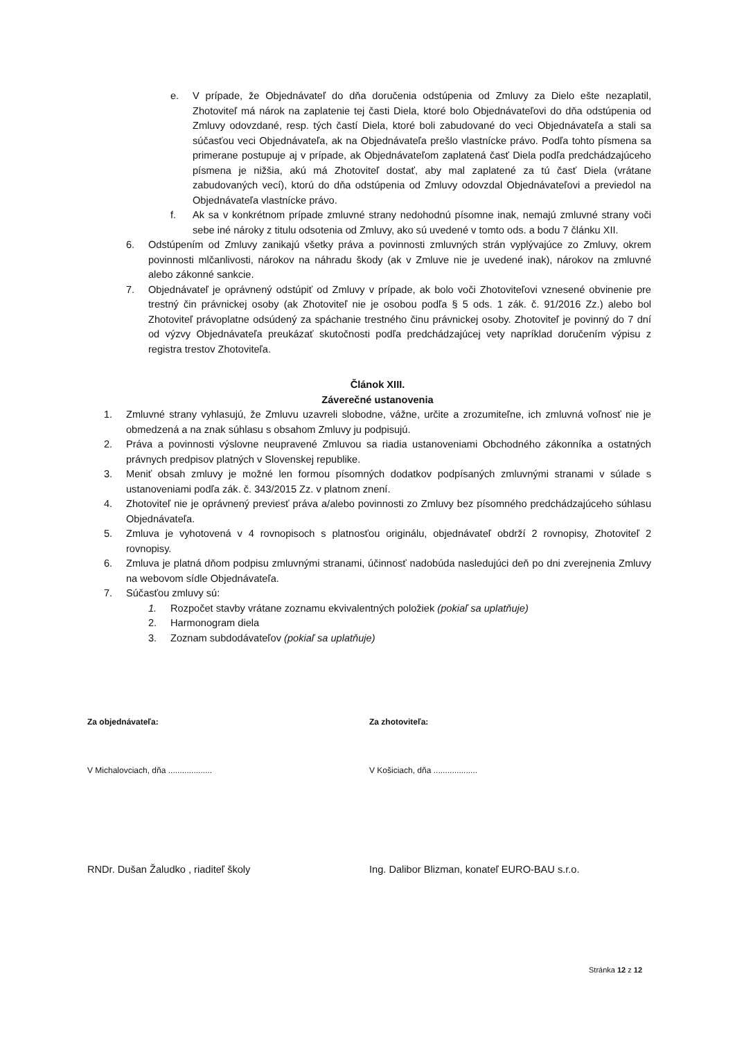e. V prípade, že Objednávateľ do dňa doručenia odstúpenia od Zmluvy za Dielo ešte nezaplatil, Zhotoviteľ má nárok na zaplatenie tej časti Diela, ktoré bolo Objednávateľovi do dňa odstúpenia od Zmluvy odovzdané, resp. tých častí Diela, ktoré boli zabudované do veci Objednávateľa a stali sa súčasťou veci Objednávateľa, ak na Objednávateľa prešlo vlastnícke právo. Podľa tohto písmena sa primerane postupuje aj v prípade, ak Objednávateľom zaplatená časť Diela podľa predchádzajúceho písmena je nižšia, akú má Zhotoviteľ dostať, aby mal zaplatené za tú časť Diela (vrátane zabudovaných vecí), ktorú do dňa odstúpenia od Zmluvy odovzdal Objednávateľovi a previedol na Objednávateľa vlastnícke právo.
f. Ak sa v konkrétnom prípade zmluvné strany nedohodnú písomne inak, nemajú zmluvné strany voči sebe iné nároky z titulu odsotenia od Zmluvy, ako sú uvedené v tomto ods. a bodu 7 článku XII.
6. Odstúpením od Zmluvy zanikajú všetky práva a povinnosti zmluvných strán vyplývajúce zo Zmluvy, okrem povinnosti mlčanlivosti, nárokov na náhradu škody (ak v Zmluve nie je uvedené inak), nárokov na zmluvné alebo zákonné sankcie.
7. Objednávateľ je oprávnený odstúpiť od Zmluvy v prípade, ak bolo voči Zhotoviteľovi vznesené obvinenie pre trestný čin právnickej osoby (ak Zhotoviteľ nie je osobou podľa § 5 ods. 1 zák. č. 91/2016 Zz.) alebo bol Zhotoviteľ právoplatne odsúdený za spáchanie trestného činu právnickej osoby. Zhotoviteľ je povinný do 7 dní od výzvy Objednávateľa preukázať skutočnosti podľa predchádzajúcej vety napríklad doručením výpisu z registra trestov Zhotoviteľa.
Článok XIII.
Záverečné ustanovenia
1. Zmluvné strany vyhlasujú, že Zmluvu uzavreli slobodne, vážne, určite a zrozumiteľne, ich zmluvná voľnosť nie je obmedzená a na znak súhlasu s obsahom Zmluvy ju podpisujú.
2. Práva a povinnosti výslovne neupravené Zmluvou sa riadia ustanoveniami Obchodného zákonníka a ostatných právnych predpisov platných v Slovenskej republike.
3. Meniť obsah zmluvy je možné len formou písomných dodatkov podpísaných zmluvnými stranami v súlade s ustanoveniami podľa zák. č. 343/2015 Zz. v platnom znení.
4. Zhotoviteľ nie je oprávnený previesť práva a/alebo povinnosti zo Zmluvy bez písomného predchádzajúceho súhlasu Objednávateľa.
5. Zmluva je vyhotovená v 4 rovnopisoch s platnosťou originálu, objednávateľ obdrží 2 rovnopisy, Zhotoviteľ 2 rovnopisy.
6. Zmluva je platná dňom podpisu zmluvnými stranami, účinnosť nadobúda nasledujúci deň po dni zverejnenia Zmluvy na webovom sídle Objednávateľa.
7. Súčasťou zmluvy sú:
1. Rozpočet stavby vrátane zoznamu ekvivalentných položiek (pokiaľ sa uplatňuje)
2. Harmonogram diela
3. Zoznam subdodávateľov (pokiaľ sa uplatňuje)
Za objednávateľa: Za zhotoviteľa:
V Michalovciach, dňa ................... V Košiciach, dňa ...................
RNDr. Dušan Žaludko , riaditeľ školy Ing. Dalibor Blizman, konateľ EURO-BAU s.r.o.
Stránka 12 z 12